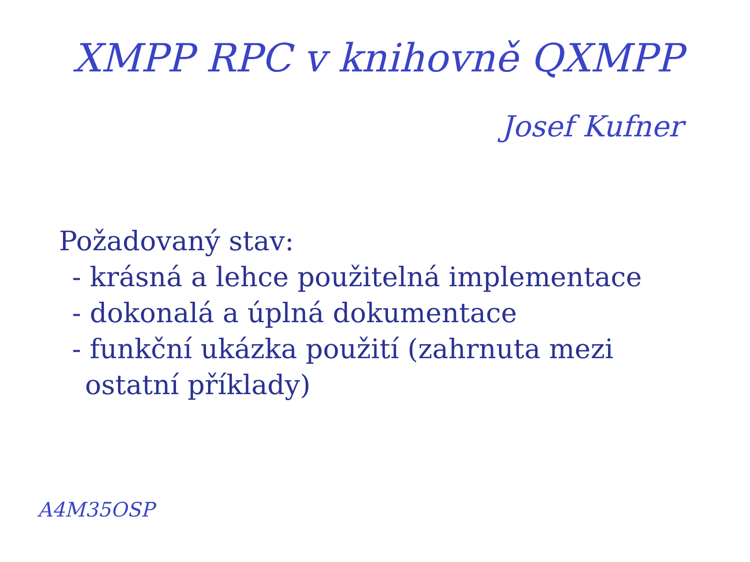XMPP RPC v knihovně QXMPP
Josef Kufner
Požadovaný stav:
- krásná a lehce použitelná implementace
- dokonalá a úplná dokumentace
- funkční ukázka použití (zahrnuta mezi
ostatní příklady)
A4M35OSP